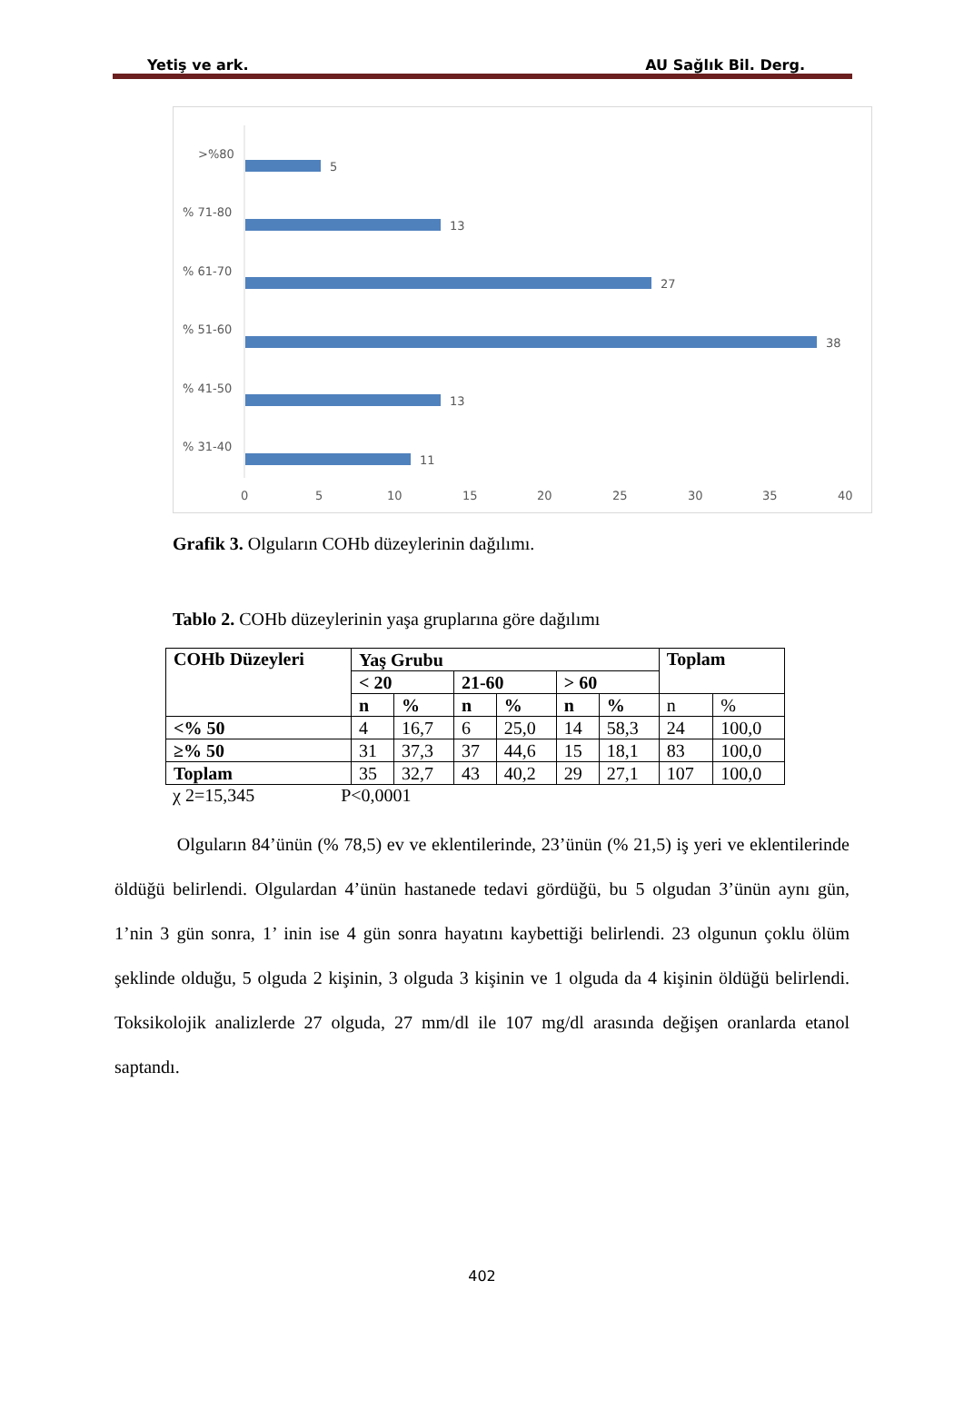Yetiş ve ark. AU Sağlık Bil. Derg.
>%80
5
% 71-80
13
% 61-70
27
% 51-60
38
% 41-50
13
% 31-40
11
0
5
10
15
20
25
30
35
40
Grafik 3. Olguların COHb düzeylerinin dağılımı.
Tablo 2. COHb düzeylerinin yaşa gruplarına göre dağılımı
| COHb Düzeyleri | Yaş Grubu | | | | | | Toplam | |
| --- | --- | --- | --- | --- | --- | --- | --- | --- |
| | < 20 | | 21-60 | | > 60 | | | |
| | n | % | n | % | n | % | n | % |
| <% 50 | 4 | 16,7 | 6 | 25,0 | 14 | 58,3 | 24 | 100,0 |
| ≥% 50 | 31 | 37,3 | 37 | 44,6 | 15 | 18,1 | 83 | 100,0 |
| Toplam | 35 | 32,7 | 43 | 40,2 | 29 | 27,1 | 107 | 100,0 |
χ 2=15,345 P<0,0001
Olguların 84’ünün (% 78,5) ev ve eklentilerinde, 23’ünün (% 21,5) iş yeri ve eklentilerinde öldüğü belirlendi. Olgulardan 4’ünün hastanede tedavi gördüğü, bu 5 olgudan 3’ünün aynı gün, 1’nin 3 gün sonra, 1’ inin ise 4 gün sonra hayatını kaybettiği belirlendi. 23 olgunun çoklu ölüm şeklinde olduğu, 5 olguda 2 kişinin, 3 olguda 3 kişinin ve 1 olguda da 4 kişinin öldüğü belirlendi. Toksikolojik analizlerde 27 olguda, 27 mm/dl ile 107 mg/dl arasında değişen oranlarda etanol saptandı.
402